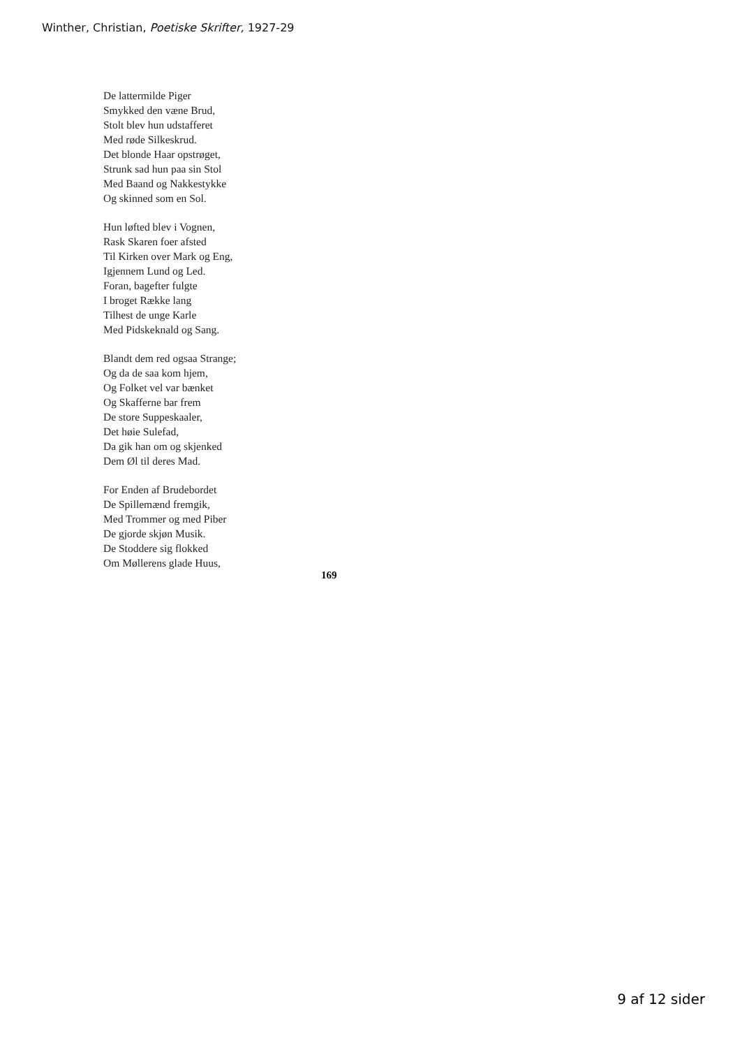Winther, Christian, Poetiske Skrifter, 1927-29
De lattermilde Piger
Smykked den væne Brud,
Stolt blev hun udstafferet
Med røde Silkeskrud.
Det blonde Haar opstrøget,
Strunk sad hun paa sin Stol
Med Baand og Nakkestykke
Og skinned som en Sol.
Hun løfted blev i Vognen,
Rask Skaren foer afsted
Til Kirken over Mark og Eng,
Igjennem Lund og Led.
Foran, bagefter fulgte
I broget Række lang
Tilhest de unge Karle
Med Pidskeknald og Sang.
Blandt dem red ogsaa Strange;
Og da de saa kom hjem,
Og Folket vel var bænket
Og Skafferne bar frem
De store Suppeskaaler,
Det høie Sulefad,
Da gik han om og skjenked
Dem Øl til deres Mad.
For Enden af Brudebordet
De Spillemænd fremgik,
Med Trommer og med Piber
De gjorde skjøn Musik.
De Stoddere sig flokked
Om Møllerens glade Huus,
169
9 af 12 sider